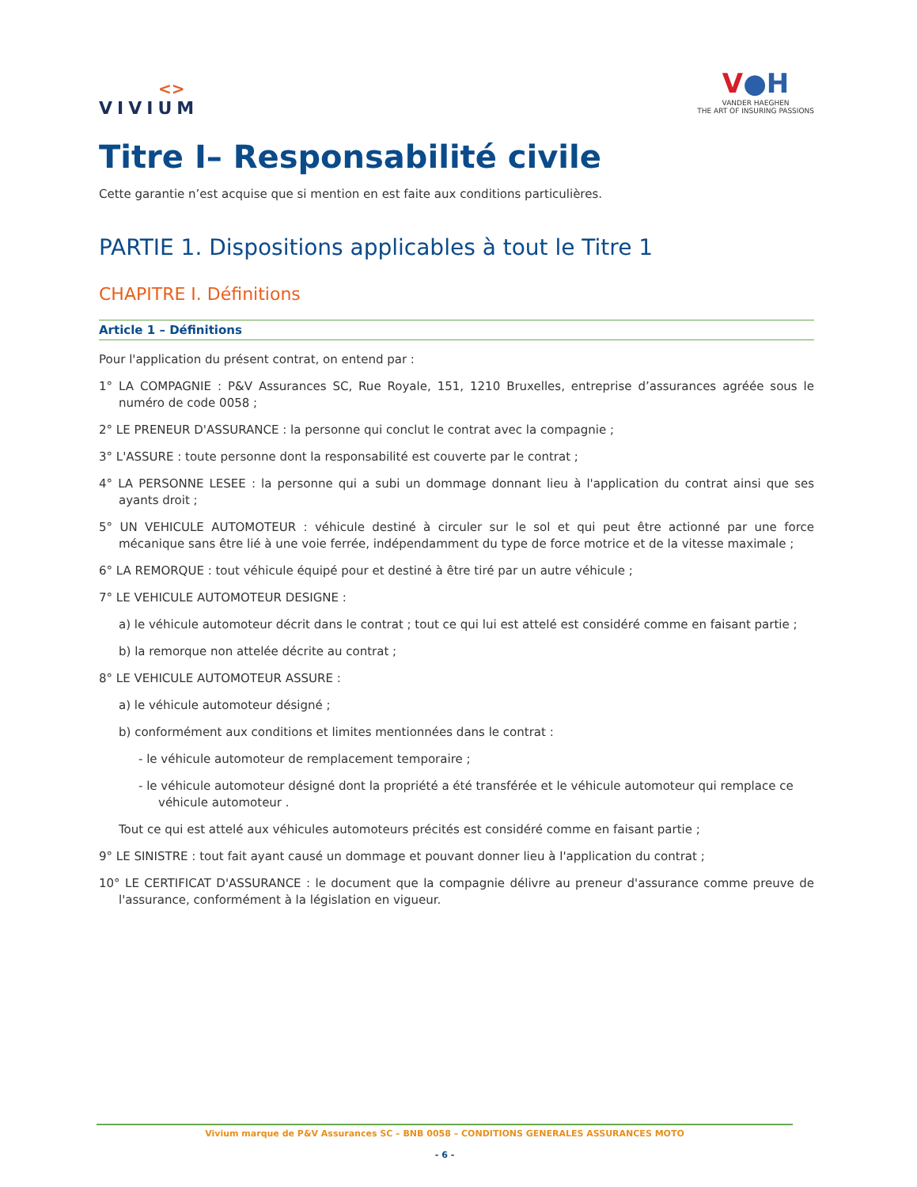<>
VIVIUM
V●H
VANDER HAEGHEN
THE ART OF INSURING PASSIONS
Titre I– Responsabilité civile
Cette garantie n’est acquise que si mention en est faite aux conditions particulières.
PARTIE 1. Dispositions applicables à tout le Titre 1
CHAPITRE I. Définitions
Article 1 – Définitions
Pour l'application du présent contrat, on entend par :
1° LA COMPAGNIE : P&V Assurances SC, Rue Royale, 151, 1210 Bruxelles, entreprise d’assurances agréée sous le numéro de code 0058 ;
2° LE PRENEUR D'ASSURANCE : la personne qui conclut le contrat avec la compagnie ;
3° L'ASSURE : toute personne dont la responsabilité est couverte par le contrat ;
4° LA PERSONNE LESEE : la personne qui a subi un dommage donnant lieu à l'application du contrat ainsi que ses ayants droit ;
5° UN VEHICULE AUTOMOTEUR : véhicule destiné à circuler sur le sol et qui peut être actionné par une force mécanique sans être lié à une voie ferrée, indépendamment du type de force motrice et de la vitesse maximale ;
6° LA REMORQUE : tout véhicule équipé pour et destiné à être tiré par un autre véhicule ;
7° LE VEHICULE AUTOMOTEUR DESIGNE :
a) le véhicule automoteur décrit dans le contrat ; tout ce qui lui est attelé est considéré comme en faisant partie ;
b) la remorque non attelée décrite au contrat ;
8° LE VEHICULE AUTOMOTEUR ASSURE :
a) le véhicule automoteur désigné ;
b) conformément aux conditions et limites mentionnées dans le contrat :
- le véhicule automoteur de remplacement temporaire ;
- le véhicule automoteur désigné dont la propriété a été transférée et le véhicule automoteur qui remplace ce véhicule automoteur .
Tout ce qui est attelé aux véhicules automoteurs précités est considéré comme en faisant partie ;
9° LE SINISTRE : tout fait ayant causé un dommage et pouvant donner lieu à l'application du contrat ;
10° LE CERTIFICAT D'ASSURANCE : le document que la compagnie délivre au preneur d'assurance comme preuve de l'assurance, conformément à la législation en vigueur.
Vivium marque de P&V Assurances SC – BNB 0058 – CONDITIONS GENERALES ASSURANCES MOTO
- 6 -